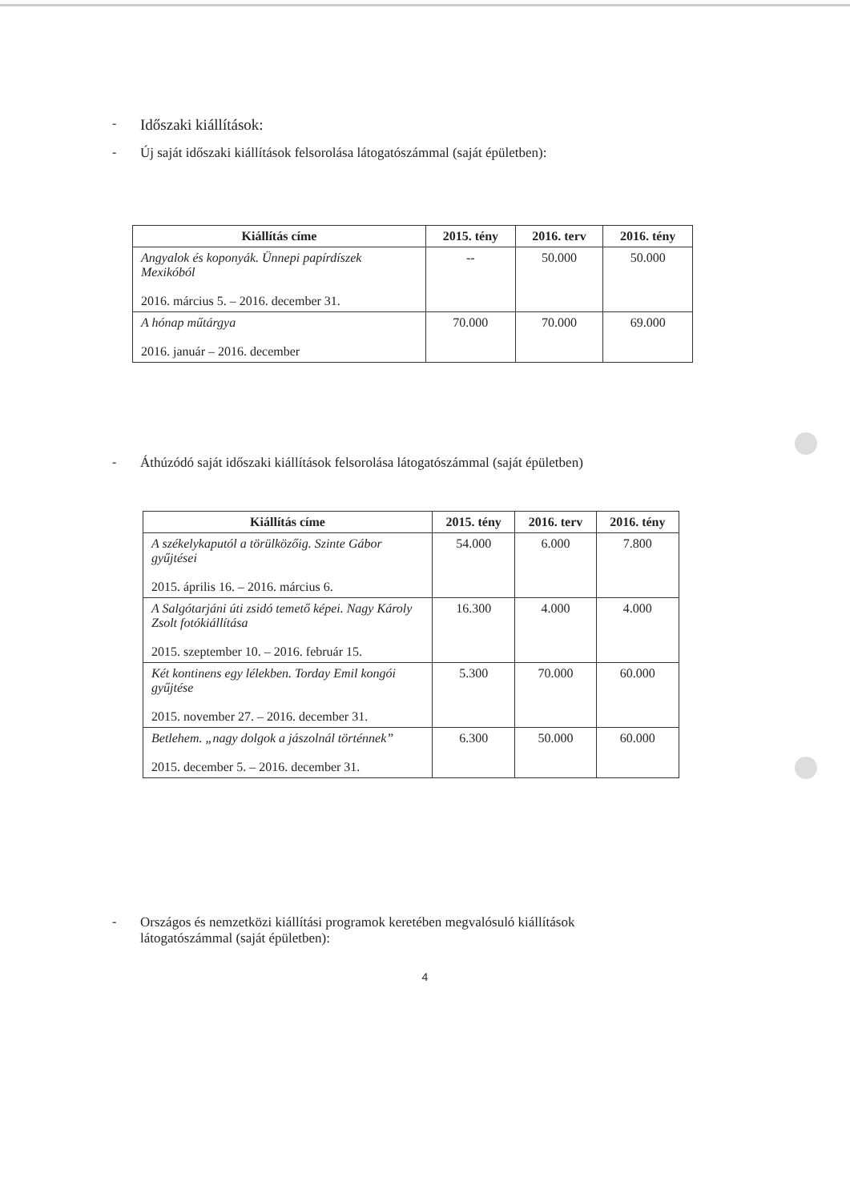-
Időszaki kiállítások:
- Új saját időszaki kiállítások felsorolása látogatószámmal (saját épületben):
| Kiállítás címe | 2015. tény | 2016. terv | 2016. tény |
| --- | --- | --- | --- |
| Angyalok és koponyák. Ünnepi papírdíszek Mexikóból 2016. március 5. – 2016. december 31. | -- | 50.000 | 50.000 |
| A hónap műtárgya 2016. január – 2016. december | 70.000 | 70.000 | 69.000 |
- Áthúzódó saját időszaki kiállítások felsorolása látogatószámmal (saját épületben)
| Kiállítás címe | 2015. tény | 2016. terv | 2016. tény |
| --- | --- | --- | --- |
| A székelykaputól a törülközőig. Szinte Gábor gyűjtései 2015. április 16. – 2016. március 6. | 54.000 | 6.000 | 7.800 |
| A Salgótarjáni úti zsidó temető képei. Nagy Károly Zsolt fotókiállítása 2015. szeptember 10. – 2016. február 15. | 16.300 | 4.000 | 4.000 |
| Két kontinens egy lélekben. Torday Emil kongói gyűjtése 2015. november 27. – 2016. december 31. | 5.300 | 70.000 | 60.000 |
| Betlehem. „nagy dolgok a jászolnál történnek” 2015. december 5. – 2016. december 31. | 6.300 | 50.000 | 60.000 |
- Országos és nemzetközi kiállítási programok keretében megvalósuló kiállítások
látogatószámmal (saját épületben):
4